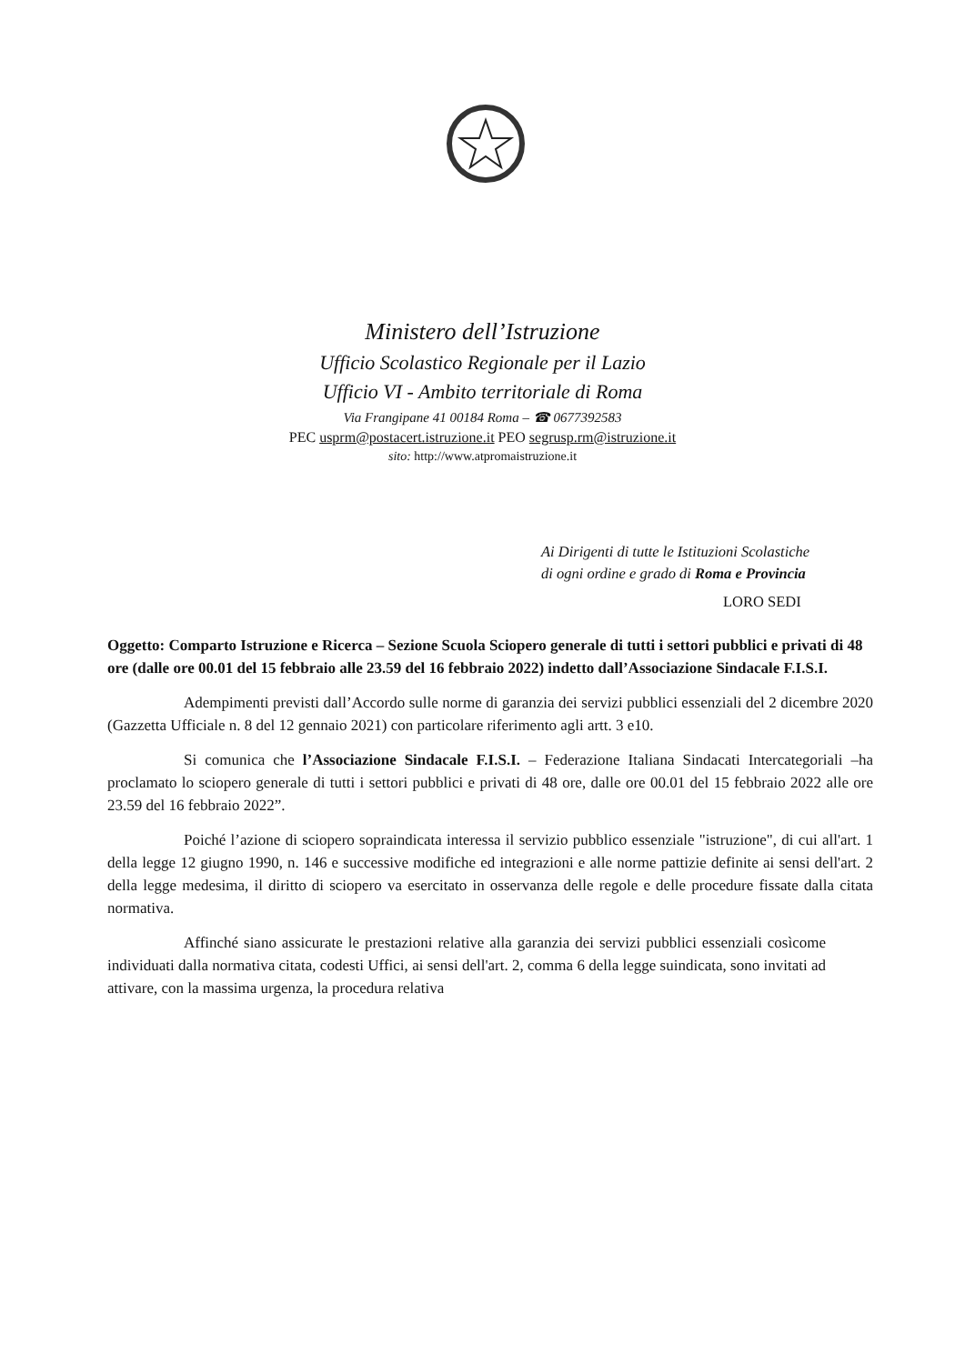Ministero dell’Istruzione
Ufficio Scolastico Regionale per il Lazio
Ufficio VI - Ambito territoriale di Roma
Via Frangipane 41 00184 Roma – ☎ 0677392583
PEC usprm@postacert.istruzione.it PEO segrusp.rm@istruzione.it
sito: http://www.atpromaistruzione.it
Ai Dirigenti di tutte le Istituzioni Scolastiche
di ogni ordine e grado di Roma e Provincia
LORO SEDI
Oggetto: Comparto Istruzione e Ricerca – Sezione Scuola Sciopero generale di tutti i settori pubblici e privati di 48 ore (dalle ore 00.01 del 15 febbraio alle 23.59 del 16 febbraio 2022) indetto dall’Associazione Sindacale F.I.S.I.
Adempimenti previsti dall’Accordo sulle norme di garanzia dei servizi pubblici essenziali del 2 dicembre 2020 (Gazzetta Ufficiale n. 8 del 12 gennaio 2021) con particolare riferimento agli artt. 3 e10.
Si comunica che l’Associazione Sindacale F.I.S.I. – Federazione Italiana Sindacati Intercategoriali –ha proclamato lo sciopero generale di tutti i settori pubblici e privati di 48 ore, dalle ore 00.01 del 15 febbraio 2022 alle ore 23.59 del 16 febbraio 2022”.
Poiché l’azione di sciopero sopraindicata interessa il servizio pubblico essenziale "istruzione", di cui all'art. 1 della legge 12 giugno 1990, n. 146 e successive modifiche ed integrazioni e alle norme pattizie definite ai sensi dell'art. 2 della legge medesima, il diritto di sciopero va esercitato in osservanza delle regole e delle procedure fissate dalla citata normativa.
Affinché siano assicurate le prestazioni relative alla garanzia dei servizi pubblici essenziali cosìcome individuati dalla normativa citata, codesti Uffici, ai sensi dell'art. 2, comma 6 della legge suindicata, sono invitati ad attivare, con la massima urgenza, la procedura relativa